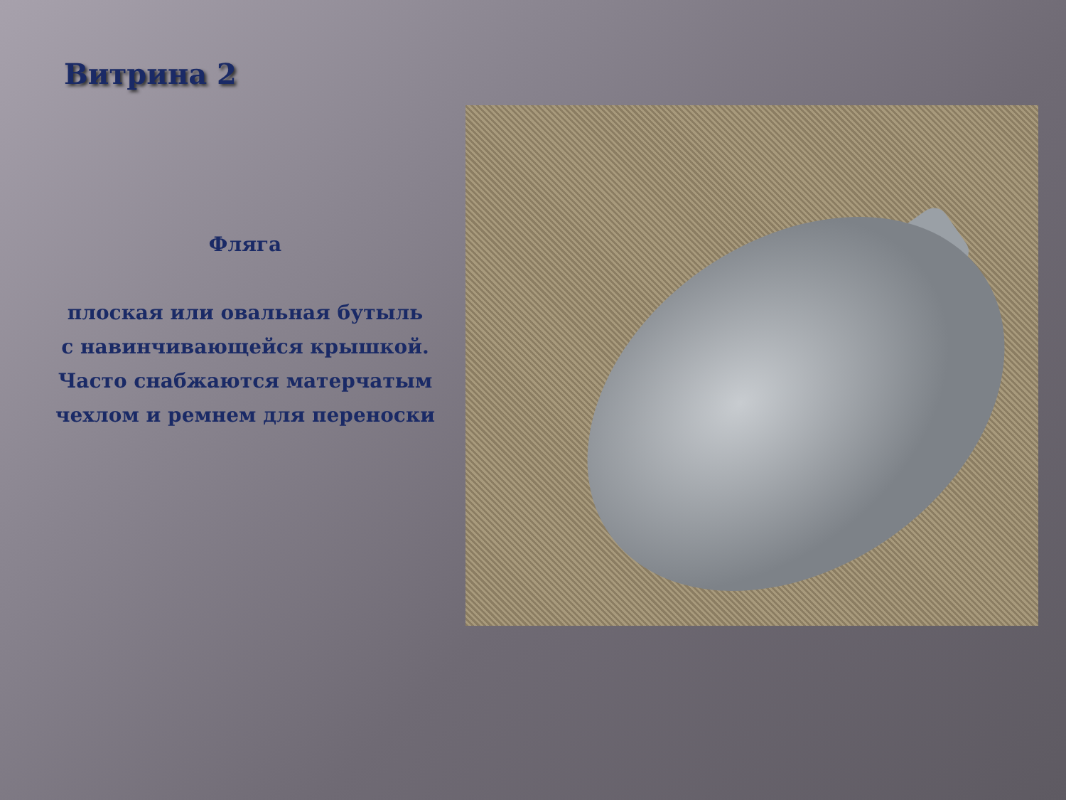Витрина 2
Фляга
плоская или овальная бутыль
с навинчивающейся крышкой.
Часто снабжаются матерчатым
чехлом и ремнем для переноски